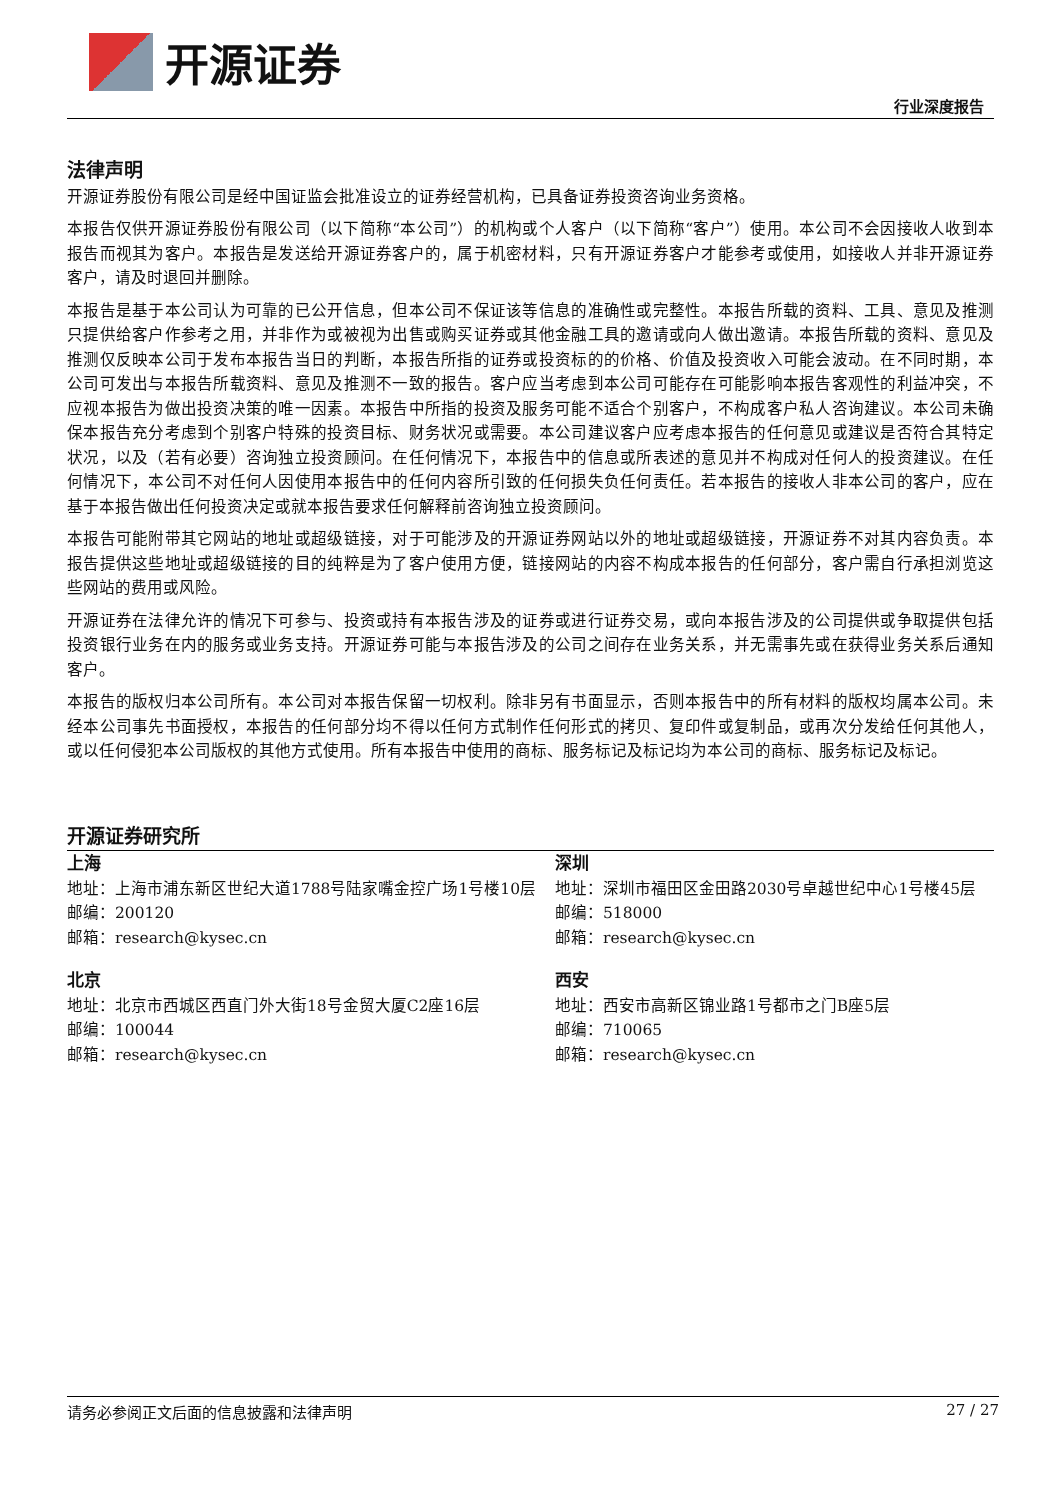开源证券
行业深度报告
法律声明
开源证券股份有限公司是经中国证监会批准设立的证券经营机构，已具备证券投资咨询业务资格。
本报告仅供开源证券股份有限公司（以下简称“本公司”）的机构或个人客户（以下简称“客户”）使用。本公司不会因接收人收到本报告而视其为客户。本报告是发送给开源证券客户的，属于机密材料，只有开源证券客户才能参考或使用，如接收人并非开源证券客户，请及时退回并删除。
本报告是基于本公司认为可靠的已公开信息，但本公司不保证该等信息的准确性或完整性。本报告所载的资料、工具、意见及推测只提供给客户作参考之用，并非作为或被视为出售或购买证券或其他金融工具的邀请或向人做出邀请。本报告所载的资料、意见及推测仅反映本公司于发布本报告当日的判断，本报告所指的证券或投资标的的价格、价值及投资收入可能会波动。在不同时期，本公司可发出与本报告所载资料、意见及推测不一致的报告。客户应当考虑到本公司可能存在可能影响本报告客观性的利益冲突，不应视本报告为做出投资决策的唯一因素。本报告中所指的投资及服务可能不适合个别客户，不构成客户私人咨询建议。本公司未确保本报告充分考虑到个别客户特殊的投资目标、财务状况或需要。本公司建议客户应考虑本报告的任何意见或建议是否符合其特定状况，以及（若有必要）咨询独立投资顾问。在任何情况下，本报告中的信息或所表述的意见并不构成对任何人的投资建议。在任何情况下，本公司不对任何人因使用本报告中的任何内容所引致的任何损失负任何责任。若本报告的接收人非本公司的客户，应在基于本报告做出任何投资决定或就本报告要求任何解释前咨询独立投资顾问。
本报告可能附带其它网站的地址或超级链接，对于可能涉及的开源证券网站以外的地址或超级链接，开源证券不对其内容负责。本报告提供这些地址或超级链接的目的纯粹是为了客户使用方便，链接网站的内容不构成本报告的任何部分，客户需自行承担浏览这些网站的费用或风险。
开源证券在法律允许的情况下可参与、投资或持有本报告涉及的证券或进行证券交易，或向本报告涉及的公司提供或争取提供包括投资银行业务在内的服务或业务支持。开源证券可能与本报告涉及的公司之间存在业务关系，并无需事先或在获得业务关系后通知客户。
本报告的版权归本公司所有。本公司对本报告保留一切权利。除非另有书面显示，否则本报告中的所有材料的版权均属本公司。未经本公司事先书面授权，本报告的任何部分均不得以任何方式制作任何形式的拷贝、复印件或复制品，或再次分发给任何其他人，或以任何侵犯本公司版权的其他方式使用。所有本报告中使用的商标、服务标记及标记均为本公司的商标、服务标记及标记。
开源证券研究所
上海
地址：上海市浦东新区世纪大道1788号陆家嘴金控广场1号楼10层
邮编：200120
邮箱：research@kysec.cn
深圳
地址：深圳市福田区金田路2030号卓越世纪中心1号楼45层
邮编：518000
邮箱：research@kysec.cn
北京
地址：北京市西城区西直门外大街18号金贸大厦C2座16层
邮编：100044
邮箱：research@kysec.cn
西安
地址：西安市高新区锦业路1号都市之门B座5层
邮编：710065
邮箱：research@kysec.cn
请务必参阅正文后面的信息披露和法律声明 27 / 27